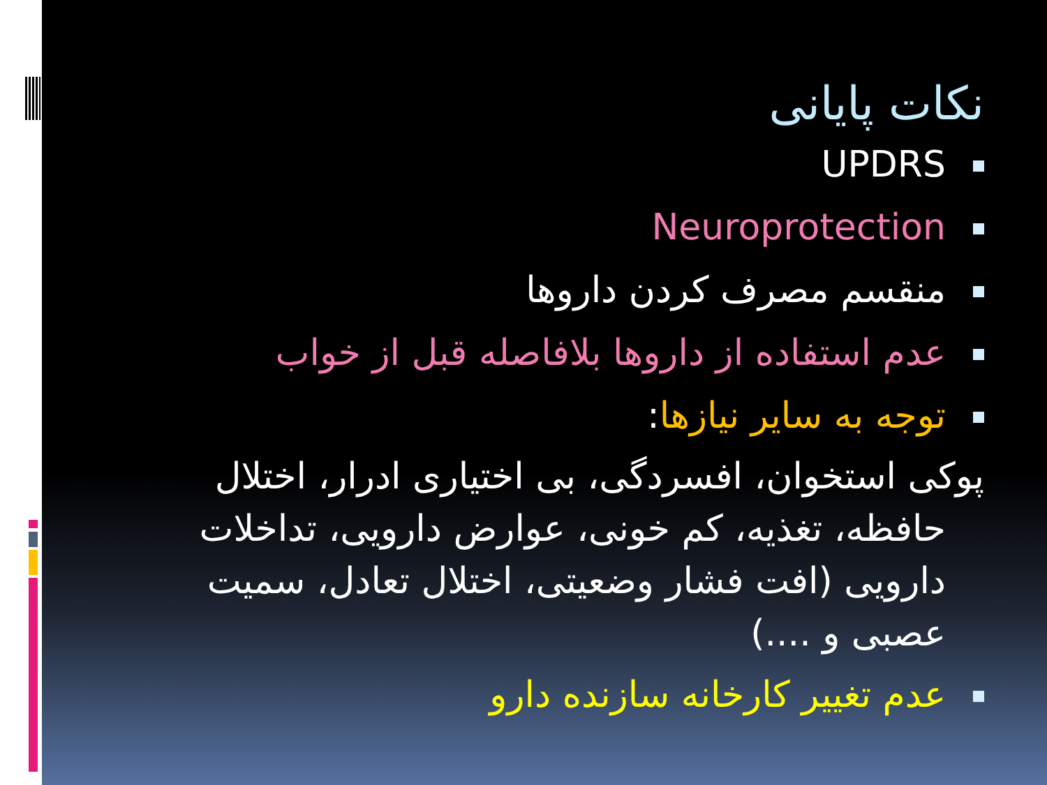نکات پایانی
UPDRS
Neuroprotection
منقسم مصرف کردن داروها
عدم استفاده از داروها بلافاصله قبل از خواب
توجه به سایر نیازها:
پوکی استخوان، افسردگی، بی اختیاری ادرار، اختلال حافظه، تغذیه، کم خونی، عوارض دارویی، تداخلات دارویی (افت فشار وضعیتی، اختلال تعادل، سمیت عصبی و ....)
عدم تغییر کارخانه سازنده دارو